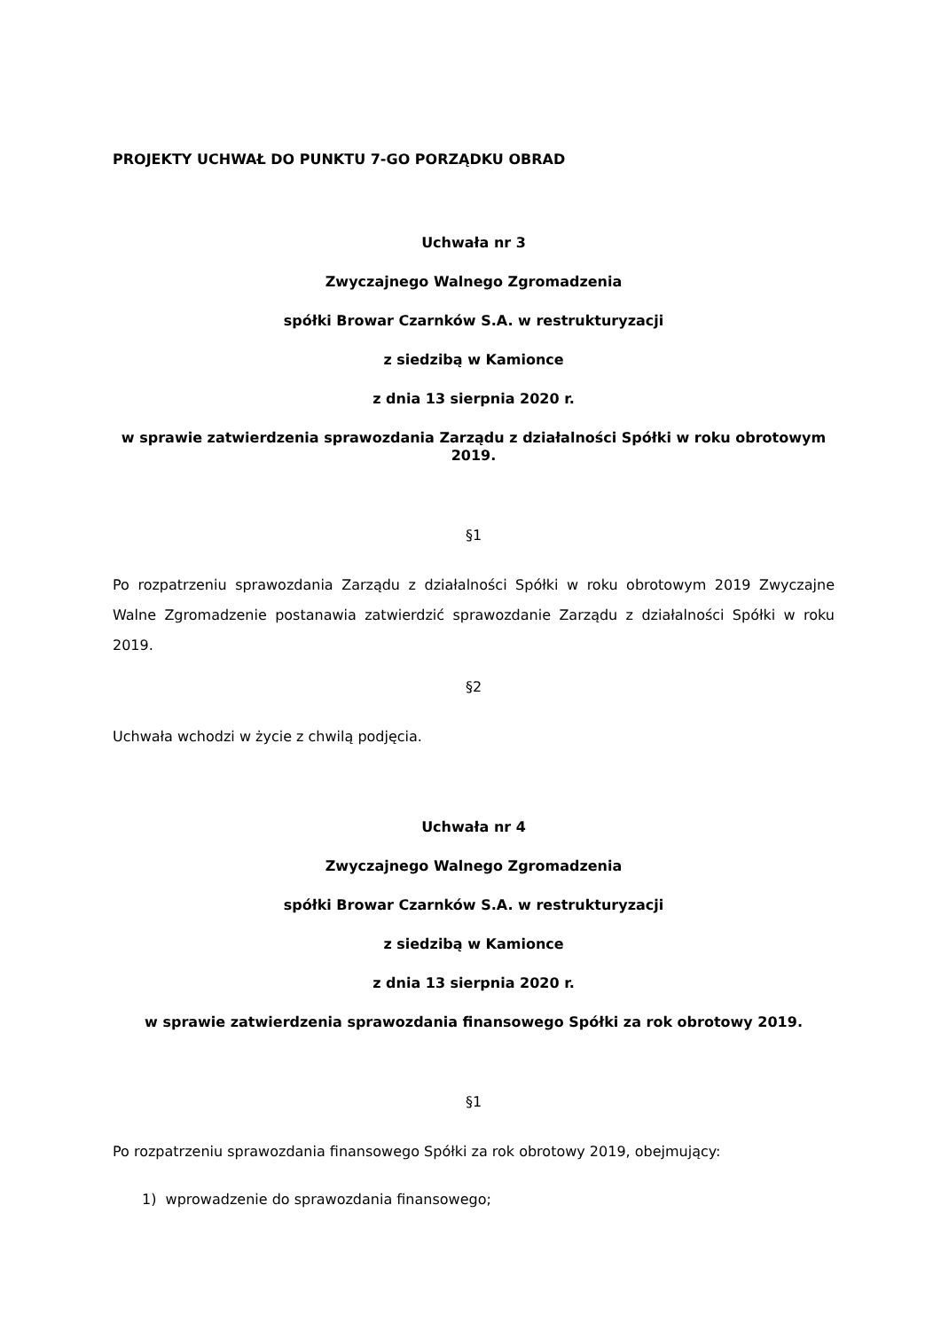PROJEKTY UCHWAŁ DO PUNKTU 7-GO PORZĄDKU OBRAD
Uchwała nr 3
Zwyczajnego Walnego Zgromadzenia
spółki Browar Czarnków S.A. w restrukturyzacji
z siedzibą w Kamionce
z dnia 13 sierpnia 2020 r.
w sprawie zatwierdzenia sprawozdania Zarządu z działalności Spółki w roku obrotowym 2019.
§1
Po rozpatrzeniu sprawozdania Zarządu z działalności Spółki w roku obrotowym 2019 Zwyczajne Walne Zgromadzenie postanawia zatwierdzić sprawozdanie Zarządu z działalności Spółki w roku 2019.
§2
Uchwała wchodzi w życie z chwilą podjęcia.
Uchwała nr 4
Zwyczajnego Walnego Zgromadzenia
spółki Browar Czarnków S.A. w restrukturyzacji
z siedzibą w Kamionce
z dnia 13 sierpnia 2020 r.
w sprawie zatwierdzenia sprawozdania finansowego Spółki za rok obrotowy 2019.
§1
Po rozpatrzeniu sprawozdania finansowego Spółki za rok obrotowy 2019, obejmujący:
1) wprowadzenie do sprawozdania finansowego;